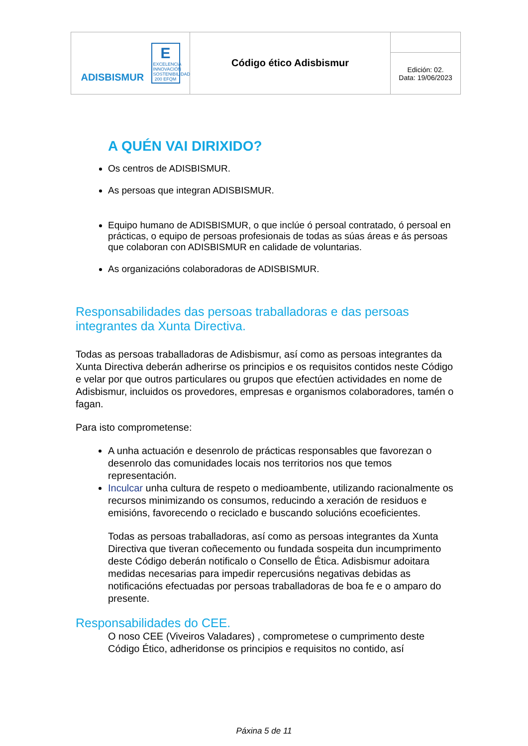| ADISBISMUR E EXCELENCIA INNOVACIÓN SOSTENIBILIDAD 200 EFQM | Código ético Adisbismur | |
| | | Edición: 02. Data: 19/06/2023 |
A QUÉN VAI DIRIXIDO?
Os centros de ADISBISMUR.
As persoas que integran ADISBISMUR.
Equipo humano de ADISBISMUR, o que inclúe ó persoal contratado, ó persoal en prácticas, o equipo de persoas profesionais de todas as súas áreas e ás persoas que colaboran con ADISBISMUR en calidade de voluntarias.
As organizacións colaboradoras de ADISBISMUR.
Responsabilidades das persoas traballadoras e das persoas integrantes da Xunta Directiva.
Todas as persoas traballadoras de Adisbismur, así como as persoas integrantes da Xunta Directiva deberán adherirse os principios e os requisitos contidos neste Código e velar por que outros particulares ou grupos que efectúen actividades en nome de Adisbismur, incluidos os provedores, empresas e organismos colaboradores, tamén o fagan.
Para isto comprometense:
A unha actuación e desenrolo de prácticas responsables que favorezan o desenrolo das comunidades locais nos territorios nos que temos representación.
Inculcar unha cultura de respeto o medioambente, utilizando racionalmente os recursos minimizando os consumos, reducindo a xeración de residuos e emisións, favorecendo o reciclado e buscando solucións ecoeficientes.
Todas as persoas traballadoras, así como as persoas integrantes da Xunta Directiva que tiveran coñecemento ou fundada sospeita dun incumprimento deste Código deberán notificalo o Consello de Ética. Adisbismur adoitara medidas necesarias para impedir repercusións negativas debidas as notificacións efectuadas por persoas traballadoras de boa fe e o amparo do presente.
Responsabilidades do CEE.
O noso CEE (Viveiros Valadares) , comprometese o cumprimento deste Código Ético, adheridonse os principios e requisitos no contido, así
Páxina 5 de 11